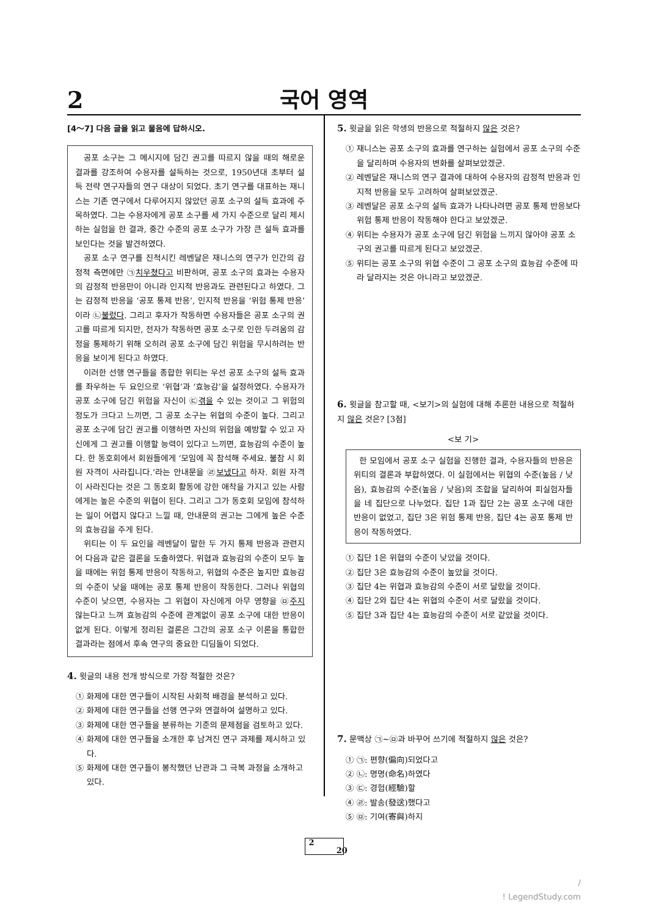2
국어 영역
[4～7] 다음 글을 읽고 물음에 답하시오.
공포 소구는 그 메시지에 담긴 권고를 따르지 않을 때의 해로운 결과를 강조하여 수용자를 설득하는 것으로, 1950년대 초부터 설득 전략 연구자들의 연구 대상이 되었다. 초기 연구를 대표하는 재니스는 기존 연구에서 다루어지지 않았던 공포 소구의 설득 효과에 주목하였다. 그는 수용자에게 공포 소구를 세 가지 수준으로 달리 제시하는 실험을 한 결과, 중간 수준의 공포 소구가 가장 큰 설득 효과를 보인다는 것을 발견하였다.
공포 소구 연구를 진척시킨 레벤달은 재니스의 연구가 인간의 감정적 측면에만 ㉠치우쳤다고 비판하며, 공포 소구의 효과는 수용자의 감정적 반응만이 아니라 인지적 반응과도 관련된다고 하였다. 그는 감정적 반응을 ‘공포 통제 반응’, 인지적 반응을 ‘위험 통제 반응’이라 ㉡불렀다. 그리고 후자가 작동하면 수용자들은 공포 소구의 권고를 따르게 되지만, 전자가 작동하면 공포 소구로 인한 두려움의 감정을 통제하기 위해 오히려 공포 소구에 담긴 위험을 무시하려는 반응을 보이게 된다고 하였다.
이러한 선행 연구들을 종합한 위티는 우선 공포 소구의 설득 효과를 좌우하는 두 요인으로 ‘위협’과 ‘효능감’을 설정하였다. 수용자가 공포 소구에 담긴 위험을 자신이 ㉢겪을 수 있는 것이고 그 위험의 정도가 크다고 느끼면, 그 공포 소구는 위협의 수준이 높다. 그리고 공포 소구에 담긴 권고를 이행하면 자신의 위험을 예방할 수 있고 자신에게 그 권고를 이행할 능력이 있다고 느끼면, 효능감의 수준이 높다. 한 동호회에서 회원들에게 ‘모임에 꼭 참석해 주세요. 불참 시 회원 자격이 사라집니다.’라는 안내문을 ㉣보냈다고 하자. 회원 자격이 사라진다는 것은 그 동호회 활동에 강한 애착을 가지고 있는 사람에게는 높은 수준의 위협이 된다. 그리고 그가 동호회 모임에 참석하는 일이 어렵지 않다고 느낄 때, 안내문의 권고는 그에게 높은 수준의 효능감을 주게 된다.
위티는 이 두 요인을 레벤달이 말한 두 가지 통제 반응과 관련지어 다음과 같은 결론을 도출하였다. 위협과 효능감의 수준이 모두 높을 때에는 위험 통제 반응이 작동하고, 위협의 수준은 높지만 효능감의 수준이 낮을 때에는 공포 통제 반응이 작동한다. 그러나 위협의 수준이 낮으면, 수용자는 그 위협이 자신에게 아무 영향을 ㉤주지 않는다고 느껴 효능감의 수준에 관계없이 공포 소구에 대한 반응이 없게 된다. 이렇게 정리된 결론은 그간의 공포 소구 이론을 통합한 결과라는 점에서 후속 연구의 중요한 디딤돌이 되었다.
4. 윗글의 내용 전개 방식으로 가장 적절한 것은?
① 화제에 대한 연구들이 시작된 사회적 배경을 분석하고 있다.
② 화제에 대한 연구들을 선행 연구와 연결하여 설명하고 있다.
③ 화제에 대한 연구들을 분류하는 기준의 문제점을 검토하고 있다.
④ 화제에 대한 연구들을 소개한 후 남겨진 연구 과제를 제시하고 있다.
⑤ 화제에 대한 연구들이 봉착했던 난관과 그 극복 과정을 소개하고 있다.
5. 윗글을 읽은 학생의 반응으로 적절하지 않은 것은?
① 재니스는 공포 소구의 효과를 연구하는 실험에서 공포 소구의 수준을 달리하며 수용자의 변화를 살펴보았겠군.
② 레벤달은 재니스의 연구 결과에 대하여 수용자의 감정적 반응과 인지적 반응을 모두 고려하여 살펴보았겠군.
③ 레벤달은 공포 소구의 설득 효과가 나타나려면 공포 통제 반응보다 위험 통제 반응이 작동해야 한다고 보았겠군.
④ 위티는 수용자가 공포 소구에 담긴 위험을 느끼지 않아야 공포 소구의 권고를 따르게 된다고 보았겠군.
⑤ 위티는 공포 소구의 위협 수준이 그 공포 소구의 효능감 수준에 따라 달라지는 것은 아니라고 보았겠군.
6. 윗글을 참고할 때, <보기>의 실험에 대해 추론한 내용으로 적절하지 않은 것은? [3점]
<보 기>
한 모임에서 공포 소구 실험을 진행한 결과, 수용자들의 반응은 위티의 결론과 부합하였다. 이 실험에서는 위협의 수준(높음 / 낮음), 효능감의 수준(높음 / 낮음)의 조합을 달리하여 피실험자들을 네 집단으로 나누었다. 집단 1과 집단 2는 공포 소구에 대한 반응이 없었고, 집단 3은 위험 통제 반응, 집단 4는 공포 통제 반응이 작동하였다.
① 집단 1은 위협의 수준이 낮았을 것이다.
② 집단 3은 효능감의 수준이 높았을 것이다.
③ 집단 4는 위협과 효능감의 수준이 서로 달랐을 것이다.
④ 집단 2와 집단 4는 위협의 수준이 서로 달랐을 것이다.
⑤ 집단 3과 집단 4는 효능감의 수준이 서로 같았을 것이다.
7. 문맥상 ㉠~㉤과 바꾸어 쓰기에 적절하지 않은 것은?
① ㉠: 편향(偏向)되었다고
② ㉡: 명명(命名)하였다
③ ㉢: 경험(經驗)할
④ ㉣: 발송(發送)했다고
⑤ ㉤: 기여(寄與)하지
2
20
/
! LegendStudy.com